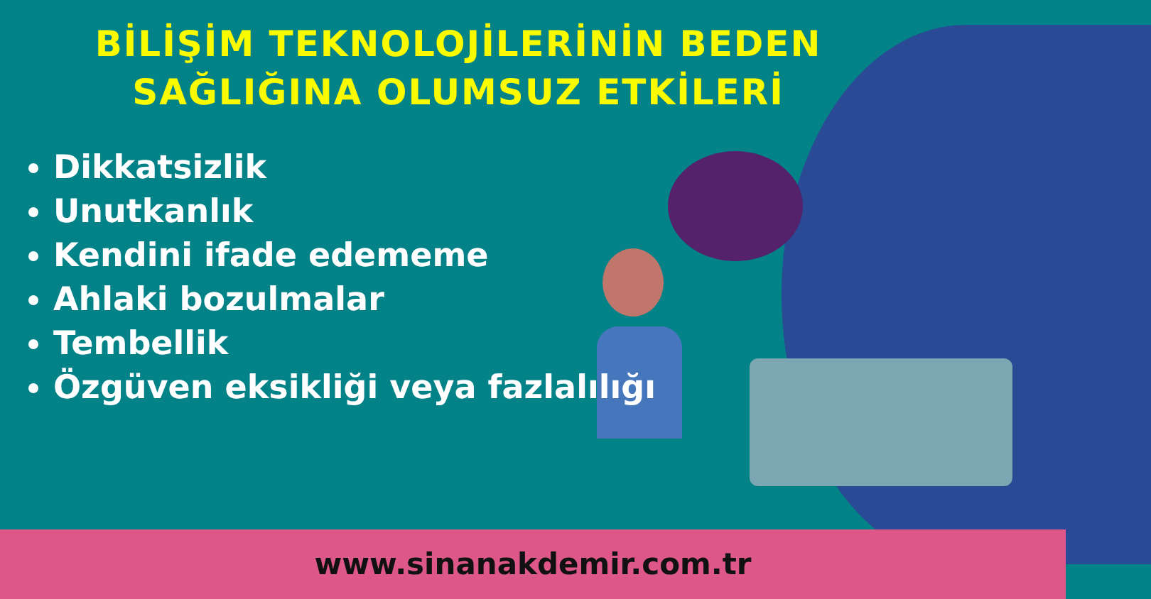BİLİŞİM TEKNOLOJİLERİNİN BEDEN SAĞLIĞINA OLUMSUZ ETKİLERİ
Dikkatsizlik
Unutkanlık
Kendini ifade edememe
Ahlaki bozulmalar
Tembellik
Özgüven eksikliği veya fazlalılığı
www.sinanakdemir.com.tr